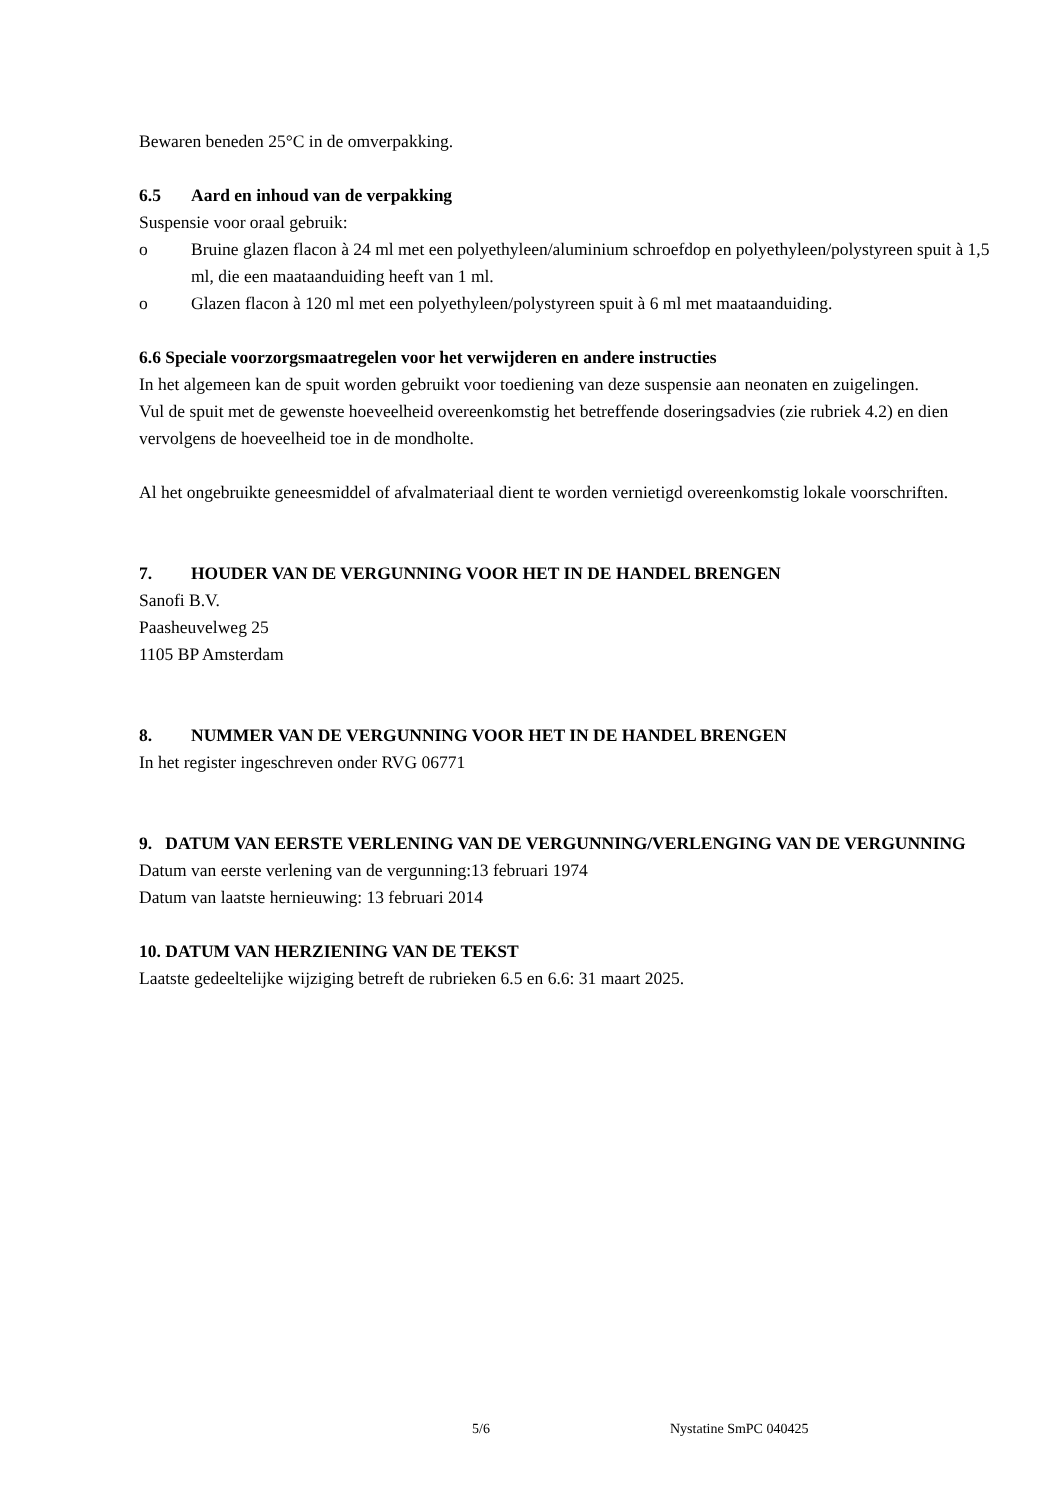Bewaren beneden 25°C in de omverpakking.
6.5 Aard en inhoud van de verpakking
Suspensie voor oraal gebruik:
o Bruine glazen flacon à 24 ml met een polyethyleen/aluminium schroefdop en polyethyleen/polystyreen spuit à 1,5 ml, die een maataanduiding heeft van 1 ml.
o Glazen flacon à 120 ml met een polyethyleen/polystyreen spuit à 6 ml met maataanduiding.
6.6 Speciale voorzorgsmaatregelen voor het verwijderen en andere instructies
In het algemeen kan de spuit worden gebruikt voor toediening van deze suspensie aan neonaten en zuigelingen.
Vul de spuit met de gewenste hoeveelheid overeenkomstig het betreffende doseringsadvies (zie rubriek 4.2) en dien vervolgens de hoeveelheid toe in de mondholte.
Al het ongebruikte geneesmiddel of afvalmateriaal dient te worden vernietigd overeenkomstig lokale voorschriften.
7. HOUDER VAN DE VERGUNNING VOOR HET IN DE HANDEL BRENGEN
Sanofi B.V.
Paasheuvelweg 25
1105 BP Amsterdam
8. NUMMER VAN DE VERGUNNING VOOR HET IN DE HANDEL BRENGEN
In het register ingeschreven onder RVG 06771
9. DATUM VAN EERSTE VERLENING VAN DE VERGUNNING/VERLENGING VAN DE VERGUNNING
Datum van eerste verlening van de vergunning:13 februari 1974
Datum van laatste hernieuwing: 13 februari 2014
10. DATUM VAN HERZIENING VAN DE TEKST
Laatste gedeeltelijke wijziging betreft de rubrieken 6.5 en 6.6: 31 maart 2025.
5/6 Nystatine SmPC 040425